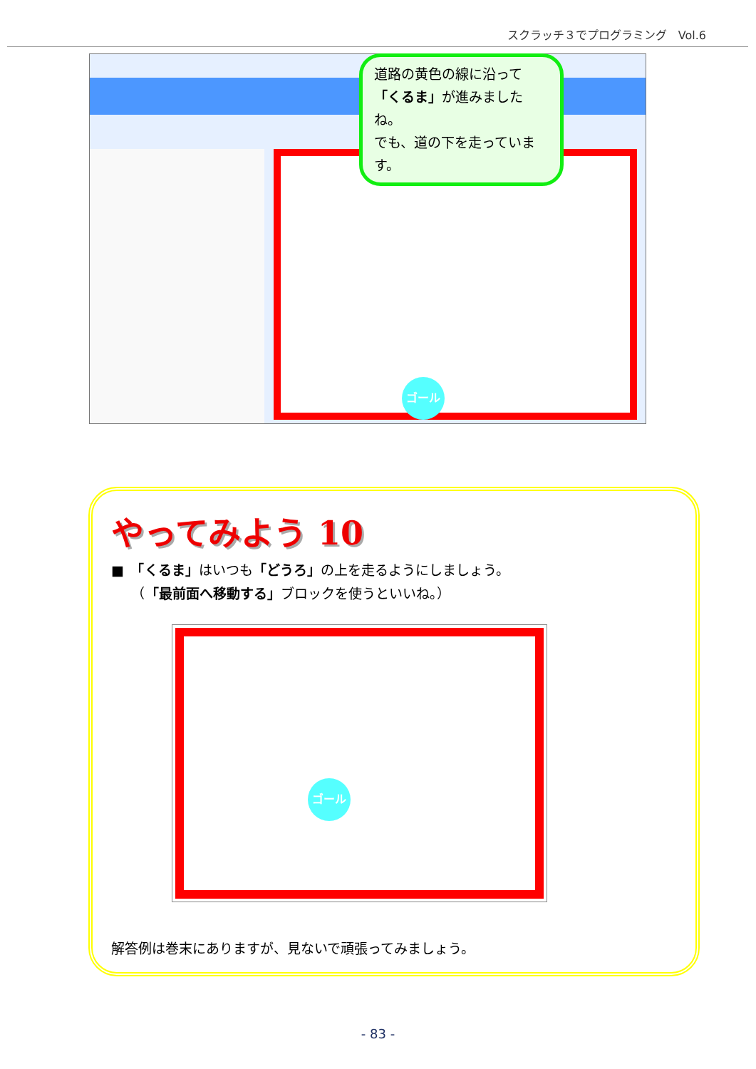スクラッチ３でプログラミング　Vol.6
ゴール
道路の黄色の線に沿って「くるま」が進みましたね。
でも、道の下を走っています。
やってみよう 10
■　「くるま」はいつも「どうろ」の上を走るようにしましょう。
　　（「最前面へ移動する」ブロックを使うといいね。）
ゴール
解答例は巻末にありますが、見ないで頑張ってみましょう。
- 83 -